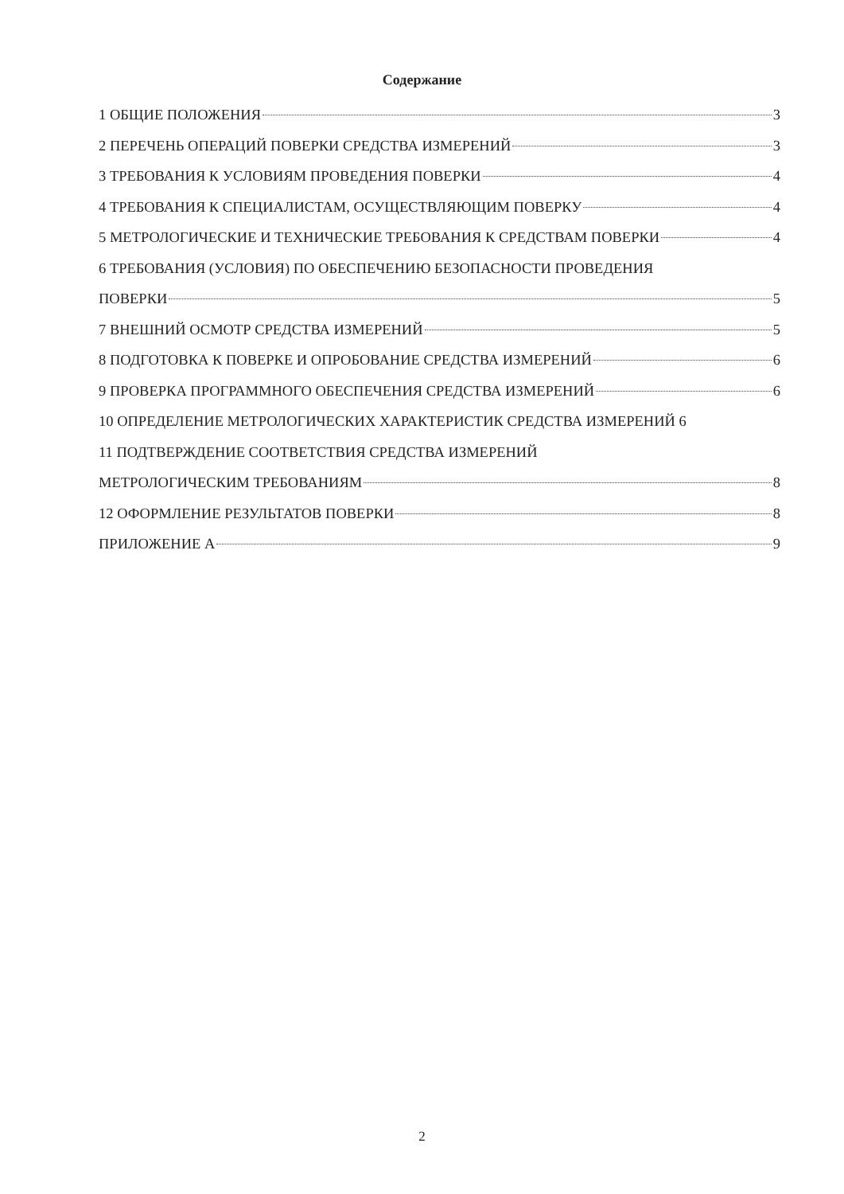Содержание
1 ОБЩИЕ ПОЛОЖЕНИЯ 3
2 ПЕРЕЧЕНЬ ОПЕРАЦИЙ ПОВЕРКИ СРЕДСТВА ИЗМЕРЕНИЙ 3
3 ТРЕБОВАНИЯ К УСЛОВИЯМ ПРОВЕДЕНИЯ ПОВЕРКИ 4
4 ТРЕБОВАНИЯ К СПЕЦИАЛИСТАМ, ОСУЩЕСТВЛЯЮЩИМ ПОВЕРКУ 4
5 МЕТРОЛОГИЧЕСКИЕ И ТЕХНИЧЕСКИЕ ТРЕБОВАНИЯ К СРЕДСТВАМ ПОВЕРКИ 4
6 ТРЕБОВАНИЯ (УСЛОВИЯ) ПО ОБЕСПЕЧЕНИЮ БЕЗОПАСНОСТИ ПРОВЕДЕНИЯ
ПОВЕРКИ 5
7 ВНЕШНИЙ ОСМОТР СРЕДСТВА ИЗМЕРЕНИЙ 5
8 ПОДГОТОВКА К ПОВЕРКЕ И ОПРОБОВАНИЕ СРЕДСТВА ИЗМЕРЕНИЙ 6
9 ПРОВЕРКА ПРОГРАММНОГО ОБЕСПЕЧЕНИЯ СРЕДСТВА ИЗМЕРЕНИЙ 6
10 ОПРЕДЕЛЕНИЕ МЕТРОЛОГИЧЕСКИХ ХАРАКТЕРИСТИК СРЕДСТВА ИЗМЕРЕНИЙ 6
11 ПОДТВЕРЖДЕНИЕ СООТВЕТСТВИЯ СРЕДСТВА ИЗМЕРЕНИЙ
МЕТРОЛОГИЧЕСКИМ ТРЕБОВАНИЯМ 8
12 ОФОРМЛЕНИЕ РЕЗУЛЬТАТОВ ПОВЕРКИ 8
ПРИЛОЖЕНИЕ А 9
2